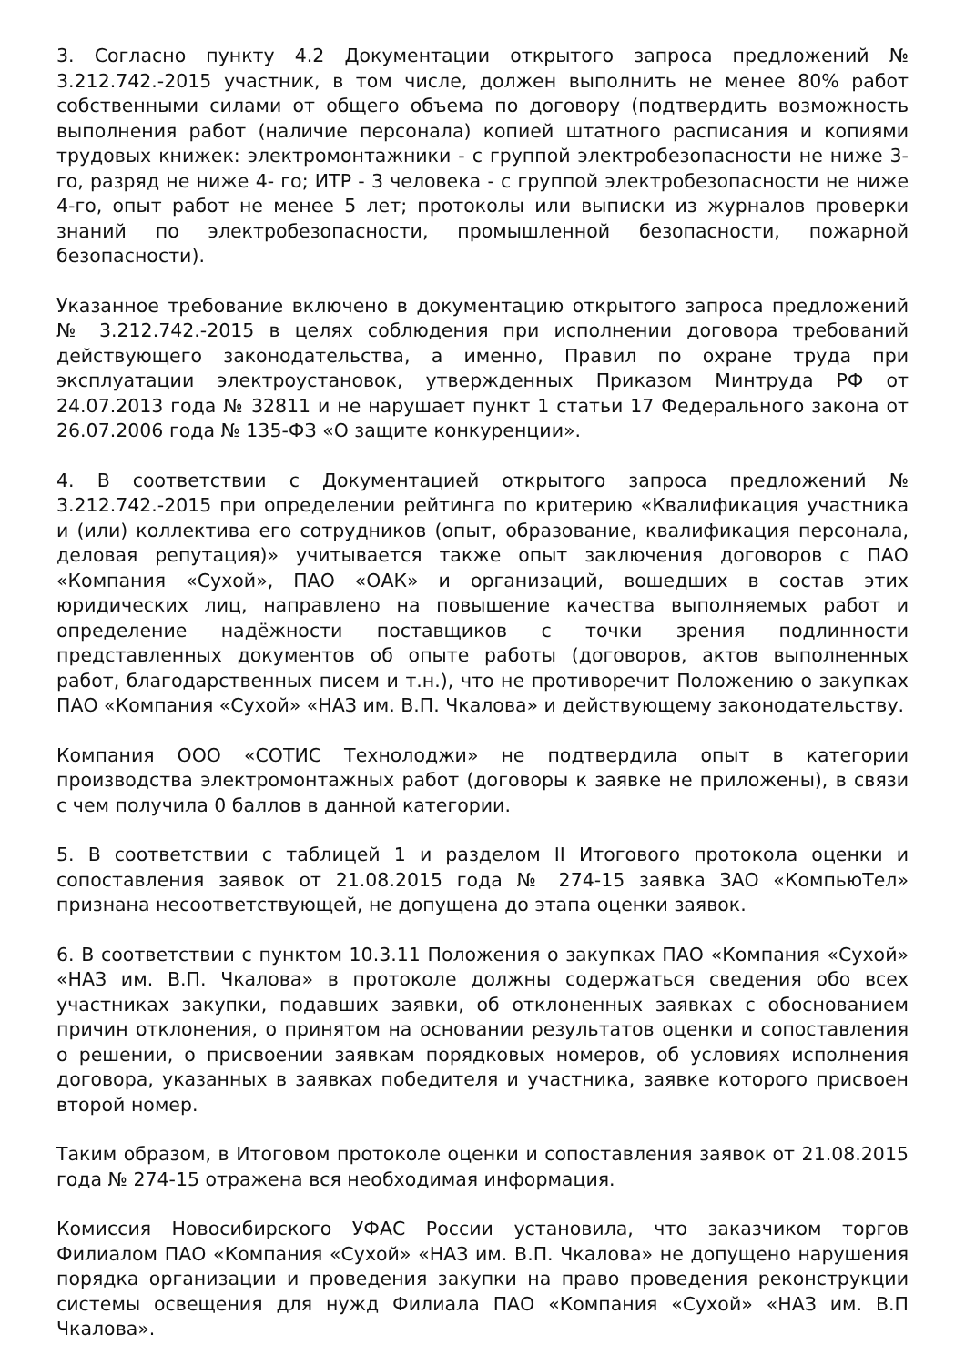3. Согласно пункту 4.2 Документации открытого запроса предложений № 3.212.742.-2015 участник, в том числе, должен выполнить не менее 80% работ собственными силами от общего объема по договору (подтвердить возможность выполнения работ (наличие персонала) копией штатного расписания и копиями трудовых книжек: электромонтажники - с группой электробезопасности не ниже 3-го, разряд не ниже 4- го; ИТР - 3 человека - с группой электробезопасности не ниже 4-го, опыт работ не менее 5 лет; протоколы или выписки из журналов проверки знаний по электробезопасности, промышленной безопасности, пожарной безопасности).
Указанное требование включено в документацию открытого запроса предложений № 3.212.742.-2015 в целях соблюдения при исполнении договора требований действующего законодательства, а именно, Правил по охране труда при эксплуатации электроустановок, утвержденных Приказом Минтруда РФ от 24.07.2013 года № 32811 и не нарушает пункт 1 статьи 17 Федерального закона от 26.07.2006 года № 135-ФЗ «О защите конкуренции».
4. В соответствии с Документацией открытого запроса предложений № 3.212.742.-2015 при определении рейтинга по критерию «Квалификация участника и (или) коллектива его сотрудников (опыт, образование, квалификация персонала, деловая репутация)» учитывается также опыт заключения договоров с ПАО «Компания «Сухой», ПАО «ОАК» и организаций, вошедших в состав этих юридических лиц, направлено на повышение качества выполняемых работ и определение надёжности поставщиков с точки зрения подлинности представленных документов об опыте работы (договоров, актов выполненных работ, благодарственных писем и т.н.), что не противоречит Положению о закупках ПАО «Компания «Сухой» «НАЗ им. В.П. Чкалова» и действующему законодательству.
Компания ООО «СОТИС Технолоджи» не подтвердила опыт в категории производства электромонтажных работ (договоры к заявке не приложены), в связи с чем получила 0 баллов в данной категории.
5. В соответствии с таблицей 1 и разделом II Итогового протокола оценки и сопоставления заявок от 21.08.2015 года № 274-15 заявка ЗАО «КомпьюТел» признана несоответствующей, не допущена до этапа оценки заявок.
6. В соответствии с пунктом 10.3.11 Положения о закупках ПАО «Компания «Сухой» «НАЗ им. В.П. Чкалова» в протоколе должны содержаться сведения обо всех участниках закупки, подавших заявки, об отклоненных заявках с обоснованием причин отклонения, о принятом на основании результатов оценки и сопоставления о решении, о присвоении заявкам порядковых номеров, об условиях исполнения договора, указанных в заявках победителя и участника, заявке которого присвоен второй номер.
Таким образом, в Итоговом протоколе оценки и сопоставления заявок от 21.08.2015 года № 274-15 отражена вся необходимая информация.
Комиссия Новосибирского УФАС России установила, что заказчиком торгов Филиалом ПАО «Компания «Сухой» «НАЗ им. В.П. Чкалова» не допущено нарушения порядка организации и проведения закупки на право проведения реконструкции системы освещения для нужд Филиала ПАО «Компания «Сухой» «НАЗ им. В.П Чкалова».